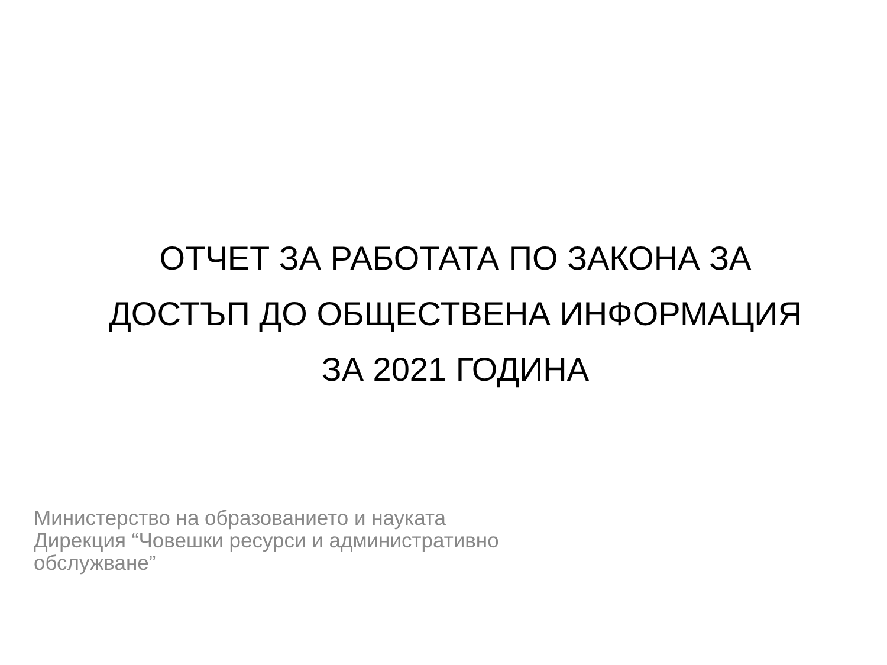ОТЧЕТ ЗА РАБОТАТА ПО ЗАКОНА ЗА ДОСТЪП ДО ОБЩЕСТВЕНА ИНФОРМАЦИЯ
ЗА 2021 ГОДИНА
Министерство на образованието и науката
Дирекция “Човешки ресурси и административно
обслужване”